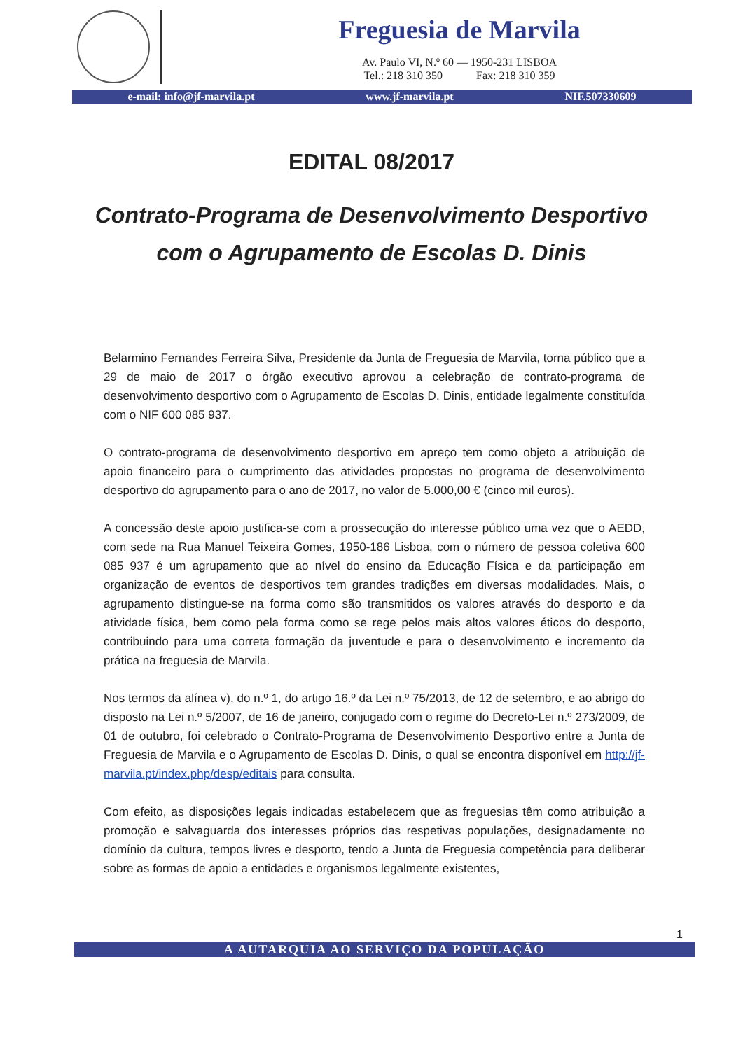Freguesia de Marvila
Av. Paulo VI, N.º 60 — 1950-231 LISBOA
Tel.: 218 310 350 Fax: 218 310 359
e-mail: info@jf-marvila.pt www.jf-marvila.pt NIF.507330609
EDITAL 08/2017
Contrato-Programa de Desenvolvimento Desportivo com o Agrupamento de Escolas D. Dinis
Belarmino Fernandes Ferreira Silva, Presidente da Junta de Freguesia de Marvila, torna público que a 29 de maio de 2017 o órgão executivo aprovou a celebração de contrato-programa de desenvolvimento desportivo com o Agrupamento de Escolas D. Dinis, entidade legalmente constituída com o NIF 600 085 937.
O contrato-programa de desenvolvimento desportivo em apreço tem como objeto a atribuição de apoio financeiro para o cumprimento das atividades propostas no programa de desenvolvimento desportivo do agrupamento para o ano de 2017, no valor de 5.000,00 € (cinco mil euros).
A concessão deste apoio justifica-se com a prossecução do interesse público uma vez que o AEDD, com sede na Rua Manuel Teixeira Gomes, 1950-186 Lisboa, com o número de pessoa coletiva 600 085 937 é um agrupamento que ao nível do ensino da Educação Física e da participação em organização de eventos de desportivos tem grandes tradições em diversas modalidades. Mais, o agrupamento distingue-se na forma como são transmitidos os valores através do desporto e da atividade física, bem como pela forma como se rege pelos mais altos valores éticos do desporto, contribuindo para uma correta formação da juventude e para o desenvolvimento e incremento da prática na freguesia de Marvila.
Nos termos da alínea v), do n.º 1, do artigo 16.º da Lei n.º 75/2013, de 12 de setembro, e ao abrigo do disposto na Lei n.º 5/2007, de 16 de janeiro, conjugado com o regime do Decreto-Lei n.º 273/2009, de 01 de outubro, foi celebrado o Contrato-Programa de Desenvolvimento Desportivo entre a Junta de Freguesia de Marvila e o Agrupamento de Escolas D. Dinis, o qual se encontra disponível em http://jf-marvila.pt/index.php/desp/editais para consulta.
Com efeito, as disposições legais indicadas estabelecem que as freguesias têm como atribuição a promoção e salvaguarda dos interesses próprios das respetivas populações, designadamente no domínio da cultura, tempos livres e desporto, tendo a Junta de Freguesia competência para deliberar sobre as formas de apoio a entidades e organismos legalmente existentes,
1
A AUTARQUIA AO SERVIÇO DA POPULAÇÃO